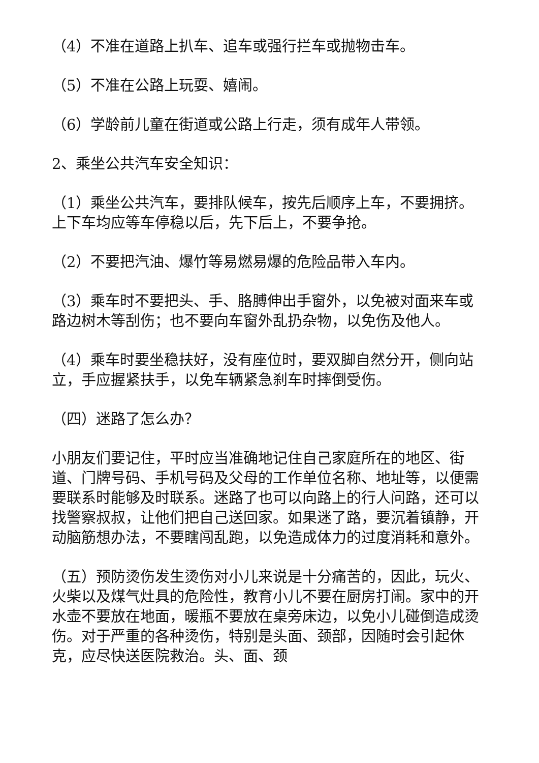（4）不准在道路上扒车、追车或强行拦车或抛物击车。
（5）不准在公路上玩耍、嬉闹。
（6）学龄前儿童在街道或公路上行走，须有成年人带领。
2、乘坐公共汽车安全知识：
（1）乘坐公共汽车，要排队候车，按先后顺序上车，不要拥挤。上下车均应等车停稳以后，先下后上，不要争抢。
（2）不要把汽油、爆竹等易燃易爆的危险品带入车内。
（3）乘车时不要把头、手、胳膊伸出手窗外，以免被对面来车或路边树木等刮伤；也不要向车窗外乱扔杂物，以免伤及他人。
（4）乘车时要坐稳扶好，没有座位时，要双脚自然分开，侧向站立，手应握紧扶手，以免车辆紧急刹车时摔倒受伤。
（四）迷路了怎么办？
小朋友们要记住，平时应当准确地记住自己家庭所在的地区、街道、门牌号码、手机号码及父母的工作单位名称、地址等，以便需要联系时能够及时联系。迷路了也可以向路上的行人问路，还可以找警察叔叔，让他们把自己送回家。如果迷了路，要沉着镇静，开动脑筋想办法，不要瞎闯乱跑，以免造成体力的过度消耗和意外。
（五）预防烫伤发生烫伤对小儿来说是十分痛苦的，因此，玩火、火柴以及煤气灶具的危险性，教育小儿不要在厨房打闹。家中的开水壶不要放在地面，暖瓶不要放在桌旁床边，以免小儿碰倒造成烫伤。对于严重的各种烫伤，特别是头面、颈部，因随时会引起休克，应尽快送医院救治。头、面、颈